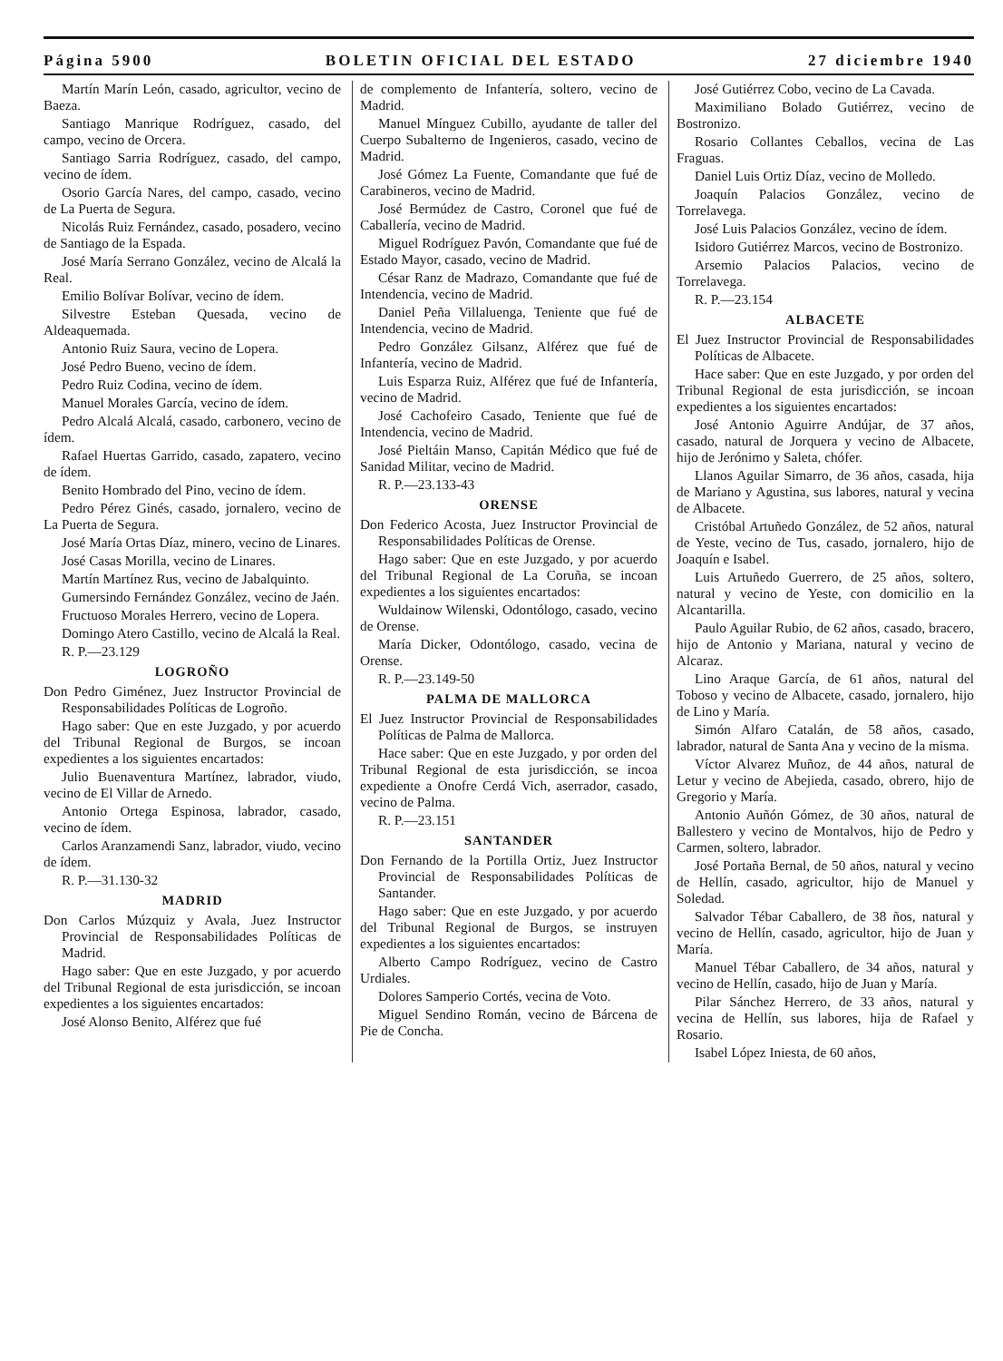Página 5900 BOLETIN OFICIAL DEL ESTADO 27 diciembre 1940
Martín Marín León, casado, agricultor, vecino de Baeza.
Santiago Manrique Rodríguez, casado, del campo, vecino de Orcera.
Santiago Sarria Rodríguez, casado, del campo, vecino de ídem.
Osorio García Nares, del campo, casado, vecino de La Puerta de Segura.
Nicolás Ruiz Fernández, casado, posadero, vecino de Santiago de la Espada.
José María Serrano González, vecino de Alcalá la Real.
Emilio Bolívar Bolívar, vecino de ídem.
Silvestre Esteban Quesada, vecino de Aldeaquemada.
Antonio Ruiz Saura, vecino de Lopera.
José Pedro Bueno, vecino de ídem.
Pedro Ruiz Codina, vecino de ídem.
Manuel Morales García, vecino de ídem.
Pedro Alcalá Alcalá, casado, carbonero, vecino de ídem.
Rafael Huertas Garrido, casado, zapatero, vecino de ídem.
Benito Hombrado del Pino, vecino de ídem.
Pedro Pérez Ginés, casado, jornalero, vecino de La Puerta de Segura.
José María Ortas Díaz, minero, vecino de Linares.
José Casas Morilla, vecino de Linares.
Martín Martínez Rus, vecino de Jabalquinto.
Gumersindo Fernández González, vecino de Jaén.
Fructuoso Morales Herrero, vecino de Lopera.
Domingo Atero Castillo, vecino de Alcalá la Real.
R. P.—23.129
LOGROÑO
Don Pedro Giménez, Juez Instructor Provincial de Responsabilidades Políticas de Logroño.
Hago saber: Que en este Juzgado, y por acuerdo del Tribunal Regional de Burgos, se incoan expedientes a los siguientes encartados:
Julio Buenaventura Martínez, labrador, viudo, vecino de El Villar de Arnedo.
Antonio Ortega Espinosa, labrador, casado, vecino de ídem.
Carlos Aranzamendi Sanz, labrador, viudo, vecino de ídem.
R. P.—31.130-32
MADRID
Don Carlos Múzquiz y Avala, Juez Instructor Provincial de Responsabilidades Políticas de Madrid.
Hago saber: Que en este Juzgado, y por acuerdo del Tribunal Regional de esta jurisdicción, se incoan expedientes a los siguientes encartados:
José Alonso Benito, Alférez que fué
de complemento de Infantería, soltero, vecino de Madrid.
Manuel Mínguez Cubillo, ayudante de taller del Cuerpo Subalterno de Ingenieros, casado, vecino de Madrid.
José Gómez La Fuente, Comandante que fué de Carabineros, vecino de Madrid.
José Bermúdez de Castro, Coronel que fué de Caballería, vecino de Madrid.
Miguel Rodríguez Pavón, Comandante que fué de Estado Mayor, casado, vecino de Madrid.
César Ranz de Madrazo, Comandante que fué de Intendencia, vecino de Madrid.
Daniel Peña Villaluenga, Teniente que fué de Intendencia, vecino de Madrid.
Pedro González Gilsanz, Alférez que fué de Infantería, vecino de Madrid.
Luis Esparza Ruiz, Alférez que fué de Infantería, vecino de Madrid.
José Cachofeiro Casado, Teniente que fué de Intendencia, vecino de Madrid.
José Pieltáin Manso, Capitán Médico que fué de Sanidad Militar, vecino de Madrid.
R. P.—23.133-43
ORENSE
Don Federico Acosta, Juez Instructor Provincial de Responsabilidades Políticas de Orense.
Hago saber: Que en este Juzgado, y por acuerdo del Tribunal Regional de La Coruña, se incoan expedientes a los siguientes encartados:
Wuldainow Wilenski, Odontólogo, casado, vecino de Orense.
María Dicker, Odontólogo, casado, vecina de Orense.
R. P.—23.149-50
PALMA DE MALLORCA
El Juez Instructor Provincial de Responsabilidades Políticas de Palma de Mallorca.
Hace saber: Que en este Juzgado, y por orden del Tribunal Regional de esta jurisdicción, se incoa expediente a Onofre Cerdá Vich, aserrador, casado, vecino de Palma.
R. P.—23.151
SANTANDER
Don Fernando de la Portilla Ortiz, Juez Instructor Provincial de Responsabilidades Políticas de Santander.
Hago saber: Que en este Juzgado, y por acuerdo del Tribunal Regional de Burgos, se instruyen expedientes a los siguientes encartados:
Alberto Campo Rodríguez, vecino de Castro Urdiales.
Dolores Samperio Cortés, vecina de Voto.
Miguel Sendino Román, vecino de Bárcena de Pie de Concha.
José Gutiérrez Cobo, vecino de La Cavada.
Maximiliano Bolado Gutiérrez, vecino de Bostronizo.
Rosario Collantes Ceballos, vecina de Las Fraguas.
Daniel Luis Ortiz Díaz, vecino de Molledo.
Joaquín Palacios González, vecino de Torrelavega.
José Luis Palacios González, vecino de ídem.
Isidoro Gutiérrez Marcos, vecino de Bostronizo.
Arsemio Palacios Palacios, vecino de Torrelavega.
R. P.—23.154
ALBACETE
El Juez Instructor Provincial de Responsabilidades Políticas de Albacete.
Hace saber: Que en este Juzgado, y por orden del Tribunal Regional de esta jurisdicción, se incoan expedientes a los siguientes encartados:
José Antonio Aguirre Andújar, de 37 años, casado, natural de Jorquera y vecino de Albacete, hijo de Jerónimo y Saleta, chófer.
Llanos Aguilar Simarro, de 36 años, casada, hija de Mariano y Agustina, sus labores, natural y vecina de Albacete.
Cristóbal Artuñedo González, de 52 años, natural de Yeste, vecino de Tus, casado, jornalero, hijo de Joaquín e Isabel.
Luis Artuñedo Guerrero, de 25 años, soltero, natural y vecino de Yeste, con domicilio en la Alcantarilla.
Paulo Aguilar Rubio, de 62 años, casado, bracero, hijo de Antonio y Mariana, natural y vecino de Alcaraz.
Lino Araque García, de 61 años, natural del Toboso y vecino de Albacete, casado, jornalero, hijo de Lino y María.
Simón Alfaro Catalán, de 58 años, casado, labrador, natural de Santa Ana y vecino de la misma.
Víctor Alvarez Muñoz, de 44 años, natural de Letur y vecino de Abejieda, casado, obrero, hijo de Gregorio y María.
Antonio Auñón Gómez, de 30 años, natural de Ballestero y vecino de Montalvos, hijo de Pedro y Carmen, soltero, labrador.
José Portaña Bernal, de 50 años, natural y vecino de Hellín, casado, agricultor, hijo de Manuel y Soledad.
Salvador Tébar Caballero, de 38 ños, natural y vecino de Hellín, casado, agricultor, hijo de Juan y María.
Manuel Tébar Caballero, de 34 años, natural y vecino de Hellín, casado, hijo de Juan y María.
Pilar Sánchez Herrero, de 33 años, natural y vecina de Hellín, sus labores, hija de Rafael y Rosario.
Isabel López Iniesta, de 60 años,